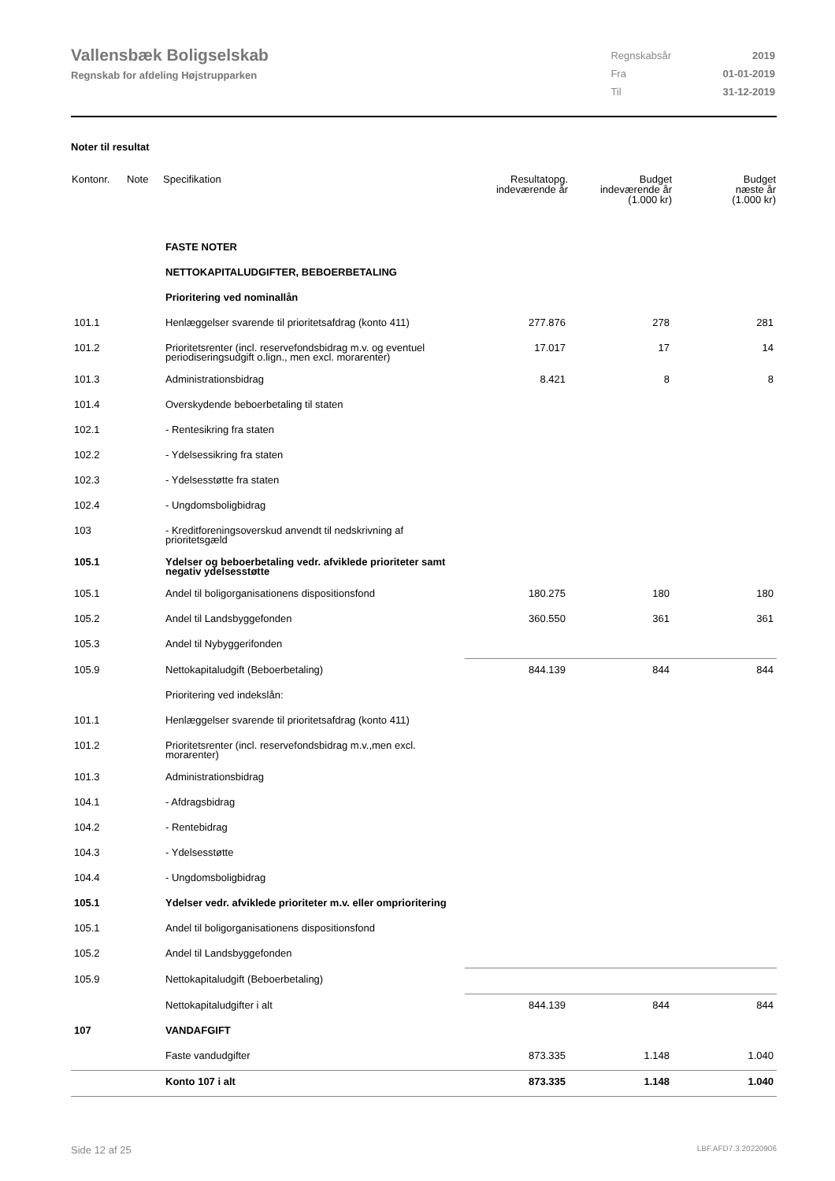Vallensbæk Boligselskab
Regnskab for afdeling Højstrupparken
| Regnskabsår | 2019 |
| Fra | 01-01-2019 |
| Til | 31-12-2019 |
Noter til resultat
| Kontonr. | Note | Specifikation | Resultatopg. indeværende år | Budget indeværende år (1.000 kr) | Budget næste år (1.000 kr) |
| --- | --- | --- | --- | --- | --- |
| | | FASTE NOTER | | | |
| | | NETTOKAPITALUDGIFTER, BEBOERBETALING | | | |
| | | Prioritering ved nominallån | | | |
| 101.1 | | Henlæggelser svarende til prioritetsafdrag (konto 411) | 277.876 | 278 | 281 |
| 101.2 | | Prioritetsrenter (incl. reservefondsbidrag m.v. og eventuel periodiseringsudgift o.lign., men excl. morarenter) | 17.017 | 17 | 14 |
| 101.3 | | Administrationsbidrag | 8.421 | 8 | 8 |
| 101.4 | | Overskydende beboerbetaling til staten | | | |
| 102.1 | | - Rentesikring fra staten | | | |
| 102.2 | | - Ydelsessikring fra staten | | | |
| 102.3 | | - Ydelsesstøtte fra staten | | | |
| 102.4 | | - Ungdomsboligbidrag | | | |
| 103 | | - Kreditforeningsoverskud anvendt til nedskrivning af prioritetsgæld | | | |
| 105.1 | | Ydelser og beboerbetaling vedr. afviklede prioriteter samt negativ ydelsesstøtte | | | |
| 105.1 | | Andel til boligorganisationens dispositionsfond | 180.275 | 180 | 180 |
| 105.2 | | Andel til Landsbyggefonden | 360.550 | 361 | 361 |
| 105.3 | | Andel til Nybyggerifonden | | | |
| 105.9 | | Nettokapitaludgift (Beboerbetaling) | 844.139 | 844 | 844 |
| | | Prioritering ved indekslån: | | | |
| 101.1 | | Henlæggelser svarende til prioritetsafdrag (konto 411) | | | |
| 101.2 | | Prioritetsrenter (incl. reservefondsbidrag m.v.,men excl. morarenter) | | | |
| 101.3 | | Administrationsbidrag | | | |
| 104.1 | | - Afdragsbidrag | | | |
| 104.2 | | - Rentebidrag | | | |
| 104.3 | | - Ydelsesstøtte | | | |
| 104.4 | | - Ungdomsboligbidrag | | | |
| 105.1 | | Ydelser vedr. afviklede prioriteter m.v. eller omprioritering | | | |
| 105.1 | | Andel til boligorganisationens dispositionsfond | | | |
| 105.2 | | Andel til Landsbyggefonden | | | |
| 105.9 | | Nettokapitaludgift (Beboerbetaling) | | | |
| | | Nettokapitaludgifter i alt | 844.139 | 844 | 844 |
| 107 | | VANDAFGIFT | | | |
| | | Faste vandudgifter | 873.335 | 1.148 | 1.040 |
| | | Konto 107 i alt | 873.335 | 1.148 | 1.040 |
Side 12 af 25 LBF.AFD7.3.20220906